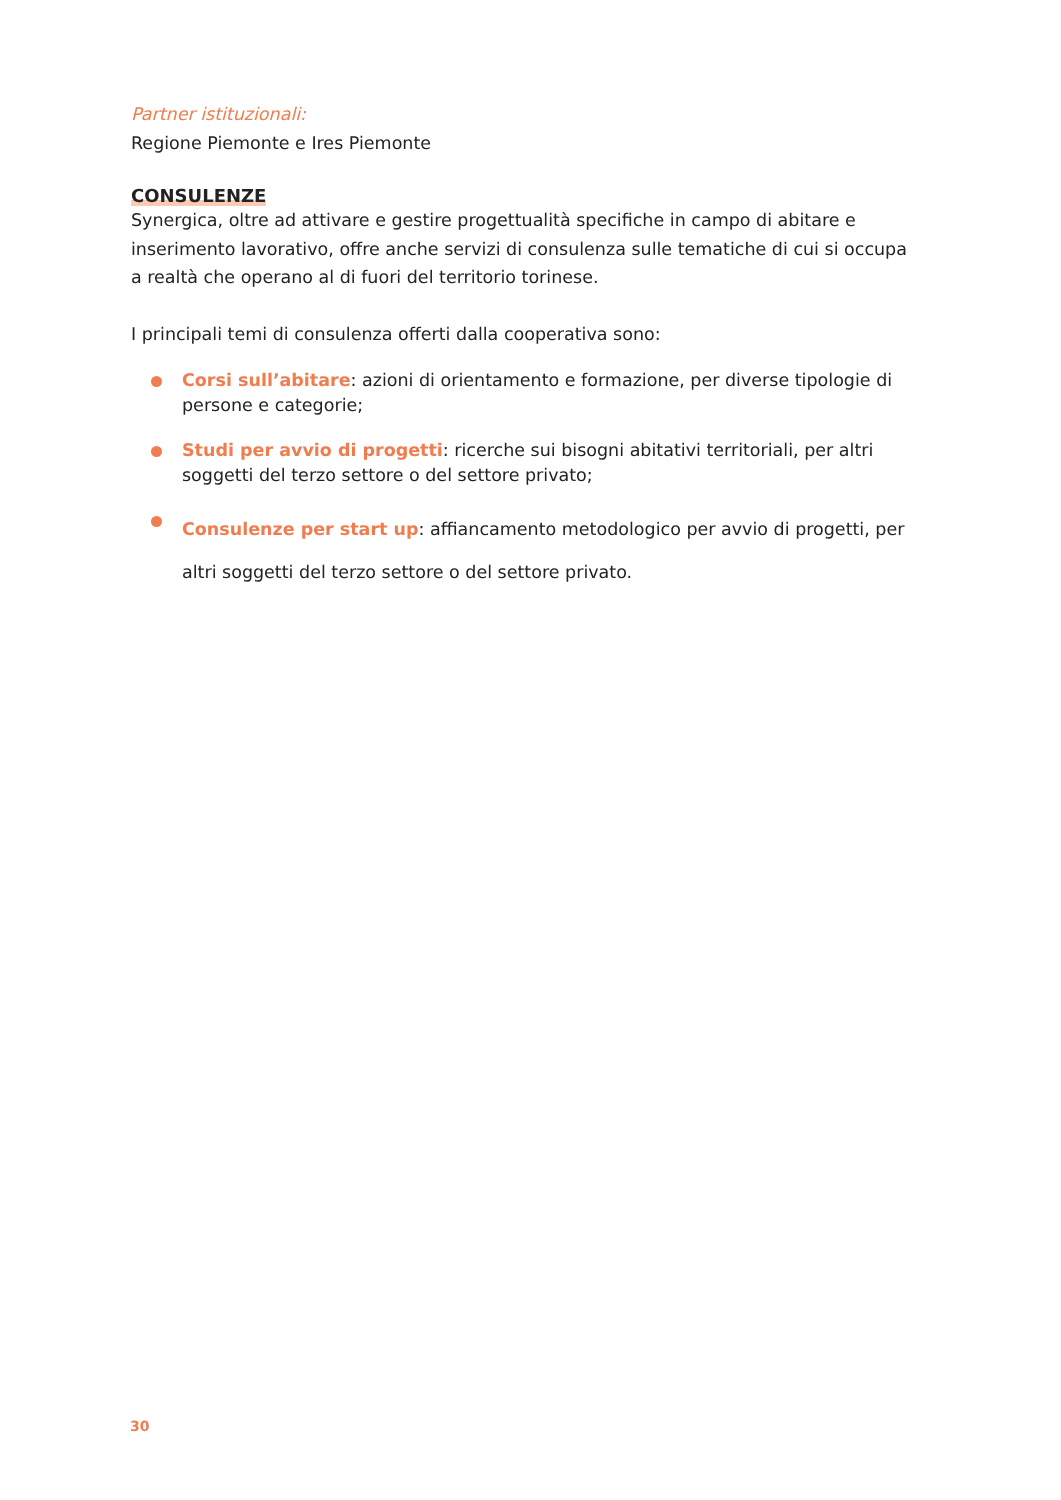Partner istituzionali:
Regione Piemonte e Ires Piemonte
CONSULENZE
Synergica, oltre ad attivare e gestire progettualità specifiche in campo di abitare e inserimento lavorativo, offre anche servizi di consulenza sulle tematiche di cui si occupa a realtà che operano al di fuori del territorio torinese.
I principali temi di consulenza offerti dalla cooperativa sono:
Corsi sull’abitare: azioni di orientamento e formazione, per diverse tipologie di persone e categorie;
Studi per avvio di progetti: ricerche sui bisogni abitativi territoriali, per altri soggetti del terzo settore o del settore privato;
Consulenze per start up: affiancamento metodologico per avvio di progetti, per altri soggetti del terzo settore o del settore privato.
30